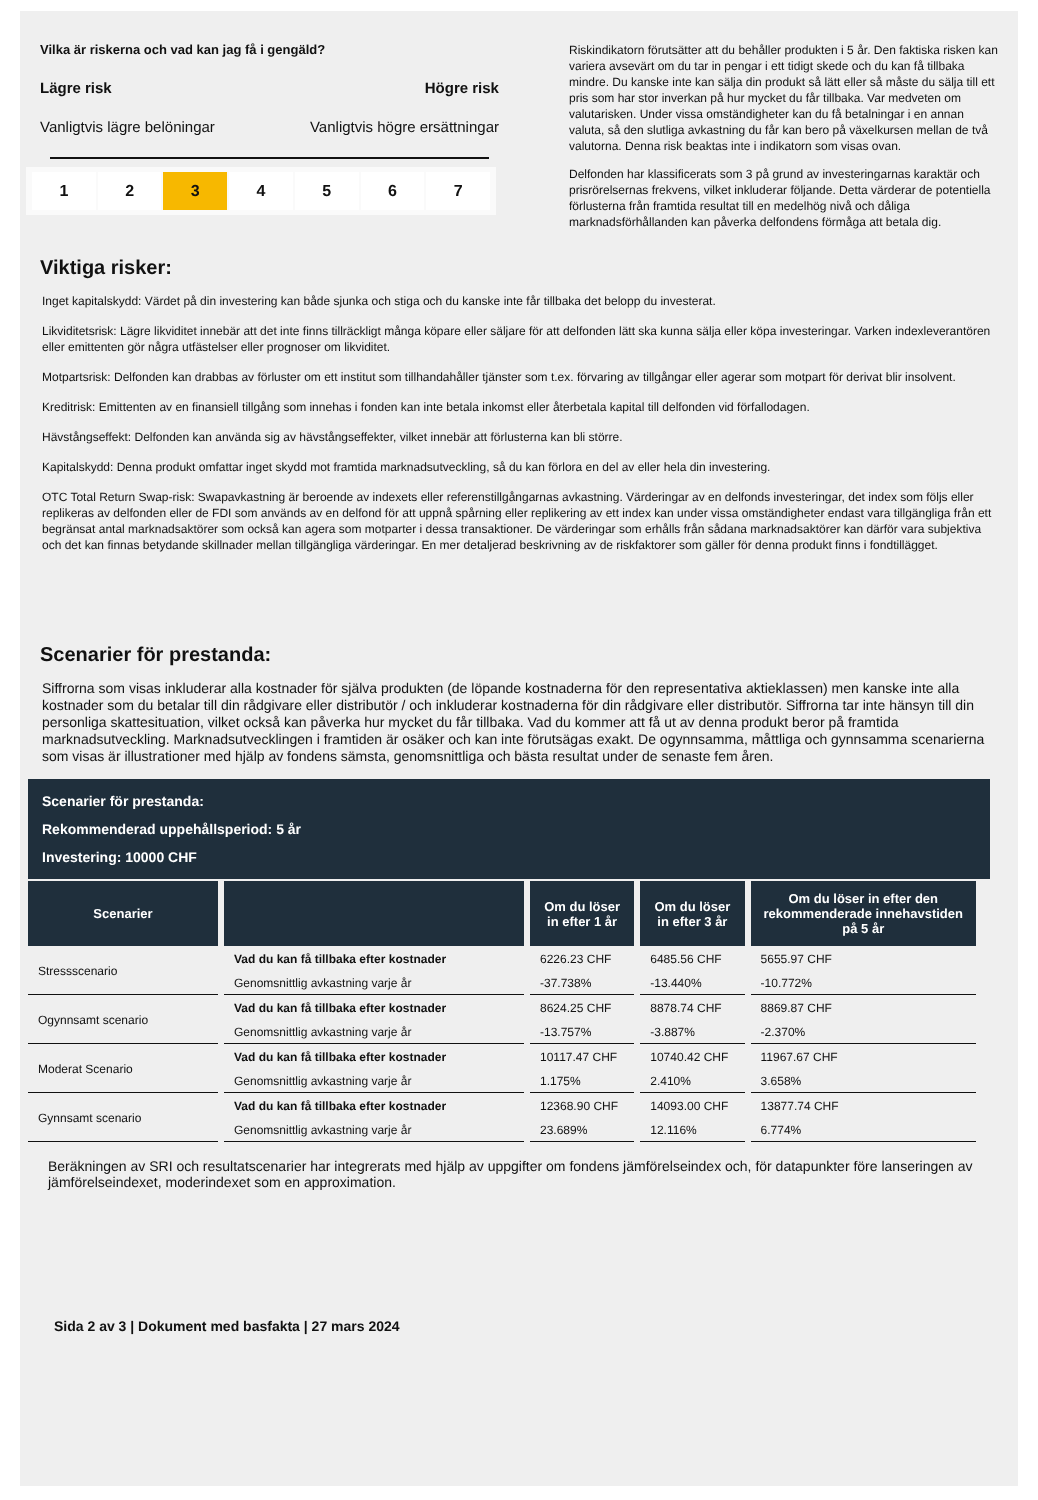Vilka är riskerna och vad kan jag få i gengäld?
Lägre risk Högre risk
Vanligtvis lägre belöningar Vanligtvis högre ersättningar
1 2 3 4 5 6 7
Riskindikatorn förutsätter att du behåller produkten i 5 år. Den faktiska risken kan variera avsevärt om du tar in pengar i ett tidigt skede och du kan få tillbaka mindre. Du kanske inte kan sälja din produkt så lätt eller så måste du sälja till ett pris som har stor inverkan på hur mycket du får tillbaka. Var medveten om valutarisken. Under vissa omständigheter kan du få betalningar i en annan valuta, så den slutliga avkastning du får kan bero på växelkursen mellan de två valutorna. Denna risk beaktas inte i indikatorn som visas ovan.
Delfonden har klassificerats som 3 på grund av investeringarnas karaktär och prisrörelsernas frekvens, vilket inkluderar följande. Detta värderar de potentiella förlusterna från framtida resultat till en medelhög nivå och dåliga marknadsförhållanden kan påverka delfondens förmåga att betala dig.
Viktiga risker:
Inget kapitalskydd: Värdet på din investering kan både sjunka och stiga och du kanske inte får tillbaka det belopp du investerat.
Likviditetsrisk: Lägre likviditet innebär att det inte finns tillräckligt många köpare eller säljare för att delfonden lätt ska kunna sälja eller köpa investeringar. Varken indexleverantören eller emittenten gör några utfästelser eller prognoser om likviditet.
Motpartsrisk: Delfonden kan drabbas av förluster om ett institut som tillhandahåller tjänster som t.ex. förvaring av tillgångar eller agerar som motpart för derivat blir insolvent.
Kreditrisk: Emittenten av en finansiell tillgång som innehas i fonden kan inte betala inkomst eller återbetala kapital till delfonden vid förfallodagen.
Hävstångseffekt: Delfonden kan använda sig av hävstångseffekter, vilket innebär att förlusterna kan bli större.
Kapitalskydd: Denna produkt omfattar inget skydd mot framtida marknadsutveckling, så du kan förlora en del av eller hela din investering.
OTC Total Return Swap-risk: Swapavkastning är beroende av indexets eller referenstillgångarnas avkastning. Värderingar av en delfonds investeringar, det index som följs eller replikeras av delfonden eller de FDI som används av en delfond för att uppnå spårning eller replikering av ett index kan under vissa omständigheter endast vara tillgängliga från ett begränsat antal marknadsaktörer som också kan agera som motparter i dessa transaktioner. De värderingar som erhålls från sådana marknadsaktörer kan därför vara subjektiva och det kan finnas betydande skillnader mellan tillgängliga värderingar. En mer detaljerad beskrivning av de riskfaktorer som gäller för denna produkt finns i fondtillägget.
Scenarier för prestanda:
Siffrorna som visas inkluderar alla kostnader för själva produkten (de löpande kostnaderna för den representativa aktieklassen) men kanske inte alla kostnader som du betalar till din rådgivare eller distributör / och inkluderar kostnaderna för din rådgivare eller distributör. Siffrorna tar inte hänsyn till din personliga skattesituation, vilket också kan påverka hur mycket du får tillbaka. Vad du kommer att få ut av denna produkt beror på framtida marknadsutveckling. Marknadsutvecklingen i framtiden är osäker och kan inte förutsägas exakt. De ogynnsamma, måttliga och gynnsamma scenarierna som visas är illustrationer med hjälp av fondens sämsta, genomsnittliga och bästa resultat under de senaste fem åren.
Scenarier för prestanda:
Rekommenderad uppehållsperiod: 5 år
Investering: 10000 CHF
| Scenarier | | Om du löser in efter 1 år | Om du löser in efter 3 år | Om du löser in efter den rekommenderade innehavstiden på 5 år |
| --- | --- | --- | --- | --- |
| Stressscenario | Vad du kan få tillbaka efter kostnader | 6226.23 CHF | 6485.56 CHF | 5655.97 CHF |
| | Genomsnittlig avkastning varje år | -37.738% | -13.440% | -10.772% |
| Ogynnsamt scenario | Vad du kan få tillbaka efter kostnader | 8624.25 CHF | 8878.74 CHF | 8869.87 CHF |
| | Genomsnittlig avkastning varje år | -13.757% | -3.887% | -2.370% |
| Moderat Scenario | Vad du kan få tillbaka efter kostnader | 10117.47 CHF | 10740.42 CHF | 11967.67 CHF |
| | Genomsnittlig avkastning varje år | 1.175% | 2.410% | 3.658% |
| Gynnsamt scenario | Vad du kan få tillbaka efter kostnader | 12368.90 CHF | 14093.00 CHF | 13877.74 CHF |
| | Genomsnittlig avkastning varje år | 23.689% | 12.116% | 6.774% |
Beräkningen av SRI och resultatscenarier har integrerats med hjälp av uppgifter om fondens jämförelseindex och, för datapunkter före lanseringen av jämförelseindexet, moderindexet som en approximation.
Sida 2 av 3 | Dokument med basfakta | 27 mars 2024